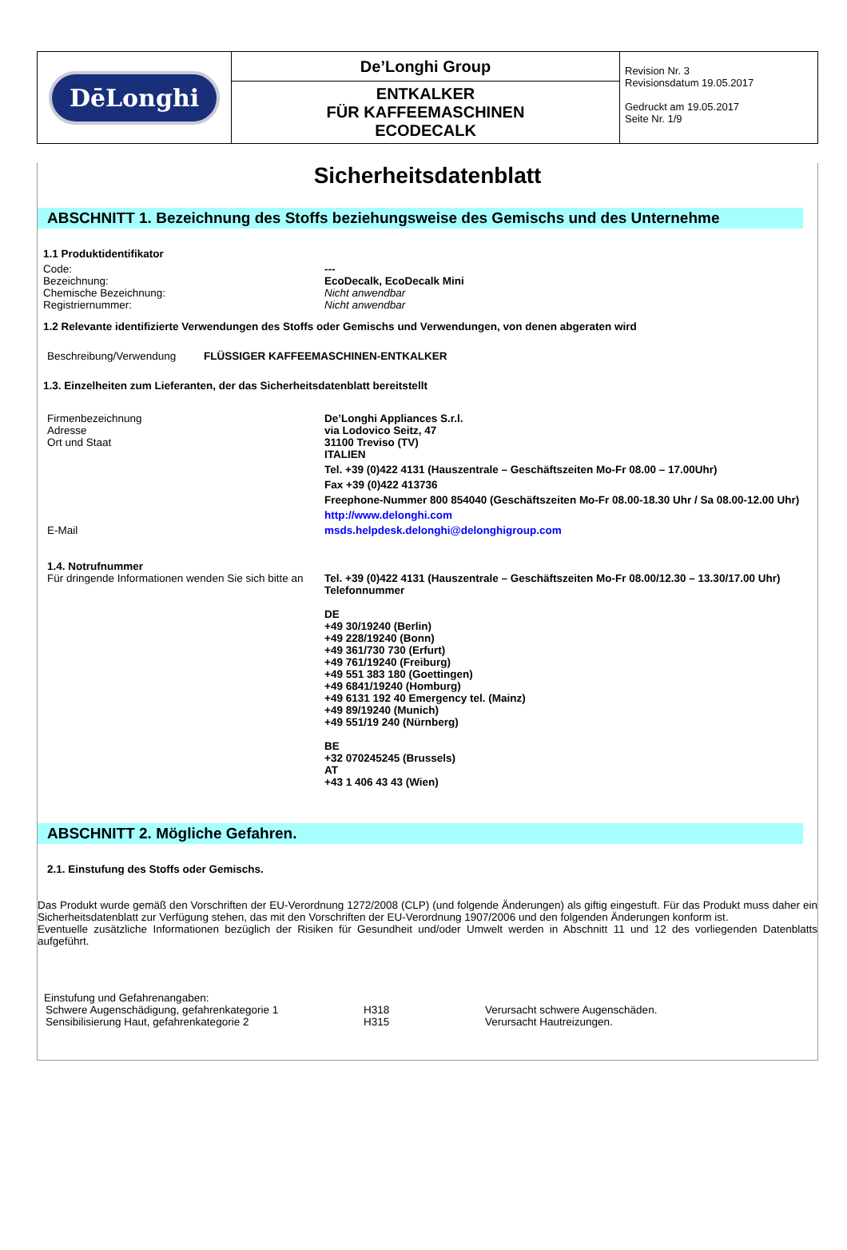| DēLonghi | De’Longhi Group | Revision Nr. 3 Revisionsdatum 19.05.2017 Gedruckt am 19.05.2017 Seite Nr. 1/9 |
| | ENTKALKER FÜR KAFFEEMASCHINEN ECODECALK | |
Sicherheitsdatenblatt
ABSCHNITT 1. Bezeichnung des Stoffs beziehungsweise des Gemischs und des Unternehme
1.1 Produktidentifikator
Code: ---
Bezeichnung: EcoDecalk, EcoDecalk Mini
Chemische Bezeichnung: Nicht anwendbar
Registriernummer: Nicht anwendbar
1.2 Relevante identifizierte Verwendungen des Stoffs oder Gemischs und Verwendungen, von denen abgeraten wird
Beschreibung/Verwendung FLÜSSIGER KAFFEEMASCHINEN-ENTKALKER
1.3. Einzelheiten zum Lieferanten, der das Sicherheitsdatenblatt bereitstellt
Firmenbezeichnung
Adresse
Ort und Staat
De’Longhi Appliances S.r.l.
via Lodovico Seitz, 47
31100 Treviso (TV)
ITALIEN
Tel. +39 (0)422 4131 (Hauszentrale – Geschäftszeiten Mo-Fr 08.00 – 17.00Uhr)
Fax +39 (0)422 413736
Freephone-Nummer 800 854040 (Geschäftszeiten Mo-Fr 08.00-18.30 Uhr / Sa 08.00-12.00 Uhr)
http://www.delonghi.com
E-Mail msds.helpdesk.delonghi@delonghigroup.com
1.4. Notrufnummer
Für dringende Informationen wenden Sie sich bitte an
Tel. +39 (0)422 4131 (Hauszentrale – Geschäftszeiten Mo-Fr 08.00/12.30 – 13.30/17.00 Uhr)
Telefonnummer
DE
+49 30/19240 (Berlin)
+49 228/19240 (Bonn)
+49 361/730 730 (Erfurt)
+49 761/19240 (Freiburg)
+49 551 383 180 (Goettingen)
+49 6841/19240 (Homburg)
+49 6131 192 40 Emergency tel. (Mainz)
+49 89/19240 (Munich)
+49 551/19 240 (Nürnberg)
BE
+32 070245245 (Brussels)
AT
+43 1 406 43 43 (Wien)
ABSCHNITT 2. Mögliche Gefahren.
2.1. Einstufung des Stoffs oder Gemischs.
Das Produkt wurde gemäß den Vorschriften der EU-Verordnung 1272/2008 (CLP) (und folgende Änderungen) als giftig eingestuft. Für das Produkt muss daher ein Sicherheitsdatenblatt zur Verfügung stehen, das mit den Vorschriften der EU-Verordnung 1907/2006 und den folgenden Änderungen konform ist.
Eventuelle zusätzliche Informationen bezüglich der Risiken für Gesundheit und/oder Umwelt werden in Abschnitt 11 und 12 des vorliegenden Datenblatts aufgeführt.
Einstufung und Gefahrenangaben:
| Schwere Augenschädigung, gefahrenkategorie 1 | H318 | Verursacht schwere Augenschäden. |
| Sensibilisierung Haut, gefahrenkategorie 2 | H315 | Verursacht Hautreizungen. |